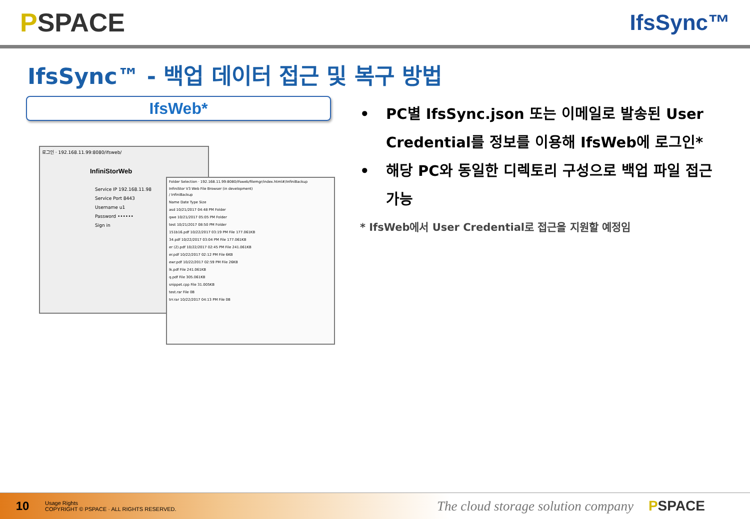PSPACE
IfsSync™
IfsSync™ - 백업 데이터 접근 및 복구 방법
IfsWeb*
로그인 · 192.168.11.99:8080/ifsweb/
InfiniStorWeb
Service IP 192.168.11.98
Service Port 8443
Username u1
Password ••••••
Sign in
Folder Selection · 192.168.11.99:8080/ifsweb/filemgr/index.html#/InfiniBackup
InfiniStor V3 Web File Browser (in development)
/ InfiniBackup
Name Date Type Size
asd 10/21/2017 04:48 PM Folder
qwe 10/21/2017 05:05 PM Folder
test 10/21/2017 08:50 PM Folder
151b16.pdf 10/22/2017 03:19 PM File 177.061KB
34.pdf 10/22/2017 03:04 PM File 177.061KB
er (2).pdf 10/22/2017 02:45 PM File 241.061KB
er.pdf 10/22/2017 02:12 PM File 6KB
ewr.pdf 10/22/2017 02:59 PM File 26KB
lk.pdf File 241.061KB
q.pdf File 305.061KB
snippet.cpp File 31.005KB
test.rar File 0B
trr.rar 10/22/2017 04:13 PM File 0B
• PC별 IfsSync.json 또는 이메일로 발송된 User Credential를 정보를 이용해 IfsWeb에 로그인*
• 해당 PC와 동일한 디렉토리 구성으로 백업 파일 접근 가능
* IfsWeb에서 User Credential로 접근을 지원할 예정임
10
Usage Rights
COPYRIGHT © PSPACE · ALL RIGHTS RESERVED.
The cloud storage solution company
PSPACE